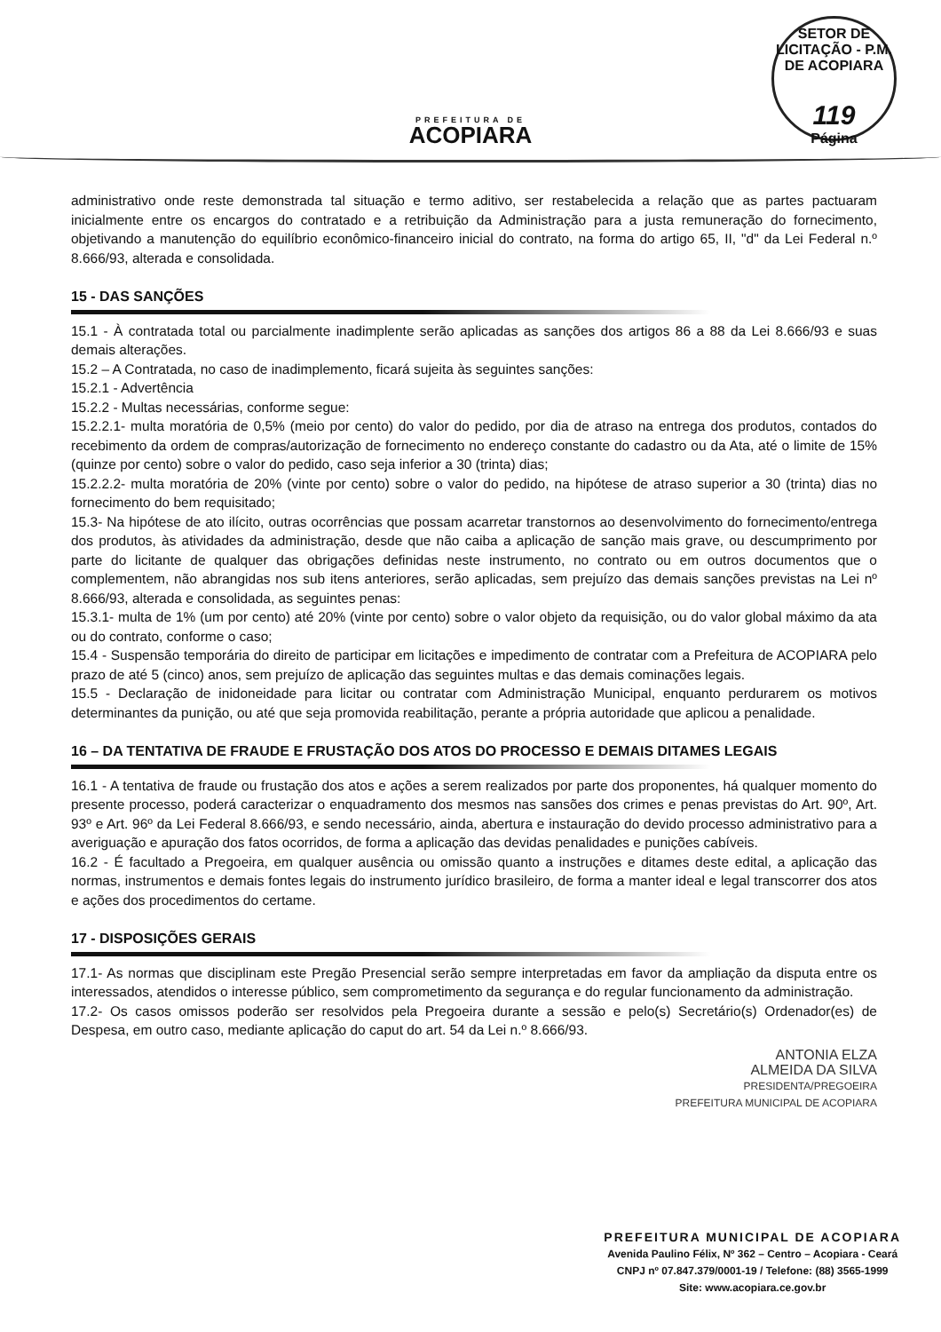PREFEITURA DE
ACOPIARA
SETOR DE LICITAÇÃO - P.M. DE ACOPIARA
119
Página
administrativo onde reste demonstrada tal situação e termo aditivo, ser restabelecida a relação que as partes pactuaram inicialmente entre os encargos do contratado e a retribuição da Administração para a justa remuneração do fornecimento, objetivando a manutenção do equilíbrio econômico-financeiro inicial do contrato, na forma do artigo 65, II, "d" da Lei Federal n.º 8.666/93, alterada e consolidada.
15 - DAS SANÇÕES
15.1 - À contratada total ou parcialmente inadimplente serão aplicadas as sanções dos artigos 86 a 88 da Lei 8.666/93 e suas demais alterações.
15.2 – A Contratada, no caso de inadimplemento, ficará sujeita às seguintes sanções:
15.2.1 - Advertência
15.2.2 - Multas necessárias, conforme segue:
15.2.2.1- multa moratória de 0,5% (meio por cento) do valor do pedido, por dia de atraso na entrega dos produtos, contados do recebimento da ordem de compras/autorização de fornecimento no endereço constante do cadastro ou da Ata, até o limite de 15% (quinze por cento) sobre o valor do pedido, caso seja inferior a 30 (trinta) dias;
15.2.2.2- multa moratória de 20% (vinte por cento) sobre o valor do pedido, na hipótese de atraso superior a 30 (trinta) dias no fornecimento do bem requisitado;
15.3- Na hipótese de ato ilícito, outras ocorrências que possam acarretar transtornos ao desenvolvimento do fornecimento/entrega dos produtos, às atividades da administração, desde que não caiba a aplicação de sanção mais grave, ou descumprimento por parte do licitante de qualquer das obrigações definidas neste instrumento, no contrato ou em outros documentos que o complementem, não abrangidas nos sub itens anteriores, serão aplicadas, sem prejuízo das demais sanções previstas na Lei nº 8.666/93, alterada e consolidada, as seguintes penas:
15.3.1- multa de 1% (um por cento) até 20% (vinte por cento) sobre o valor objeto da requisição, ou do valor global máximo da ata ou do contrato, conforme o caso;
15.4 - Suspensão temporária do direito de participar em licitações e impedimento de contratar com a Prefeitura de ACOPIARA pelo prazo de até 5 (cinco) anos, sem prejuízo de aplicação das seguintes multas e das demais cominações legais.
15.5 - Declaração de inidoneidade para licitar ou contratar com Administração Municipal, enquanto perdurarem os motivos determinantes da punição, ou até que seja promovida reabilitação, perante a própria autoridade que aplicou a penalidade.
16 – DA TENTATIVA DE FRAUDE E FRUSTAÇÃO DOS ATOS DO PROCESSO E DEMAIS DITAMES LEGAIS
16.1 - A tentativa de fraude ou frustação dos atos e ações a serem realizados por parte dos proponentes, há qualquer momento do presente processo, poderá caracterizar o enquadramento dos mesmos nas sansões dos crimes e penas previstas do Art. 90º, Art. 93º e Art. 96º da Lei Federal 8.666/93, e sendo necessário, ainda, abertura e instauração do devido processo administrativo para a averiguação e apuração dos fatos ocorridos, de forma a aplicação das devidas penalidades e punições cabíveis.
16.2 - É facultado a Pregoeira, em qualquer ausência ou omissão quanto a instruções e ditames deste edital, a aplicação das normas, instrumentos e demais fontes legais do instrumento jurídico brasileiro, de forma a manter ideal e legal transcorrer dos atos e ações dos procedimentos do certame.
17 - DISPOSIÇÕES GERAIS
17.1- As normas que disciplinam este Pregão Presencial serão sempre interpretadas em favor da ampliação da disputa entre os interessados, atendidos o interesse público, sem comprometimento da segurança e do regular funcionamento da administração.
17.2- Os casos omissos poderão ser resolvidos pela Pregoeira durante a sessão e pelo(s) Secretário(s) Ordenador(es) de Despesa, em outro caso, mediante aplicação do caput do art. 54 da Lei n.º 8.666/93.
ANTONIA ELZA
ALMEIDA DA SILVA
PRESIDENTA/PREGOEIRA
PREFEITURA MUNICIPAL DE ACOPIARA
PREFEITURA MUNICIPAL DE ACOPIARA
Avenida Paulino Félix, Nº 362 – Centro – Acopiara - Ceará
CNPJ nº 07.847.379/0001-19 / Telefone: (88) 3565-1999
Site: www.acopiara.ce.gov.br